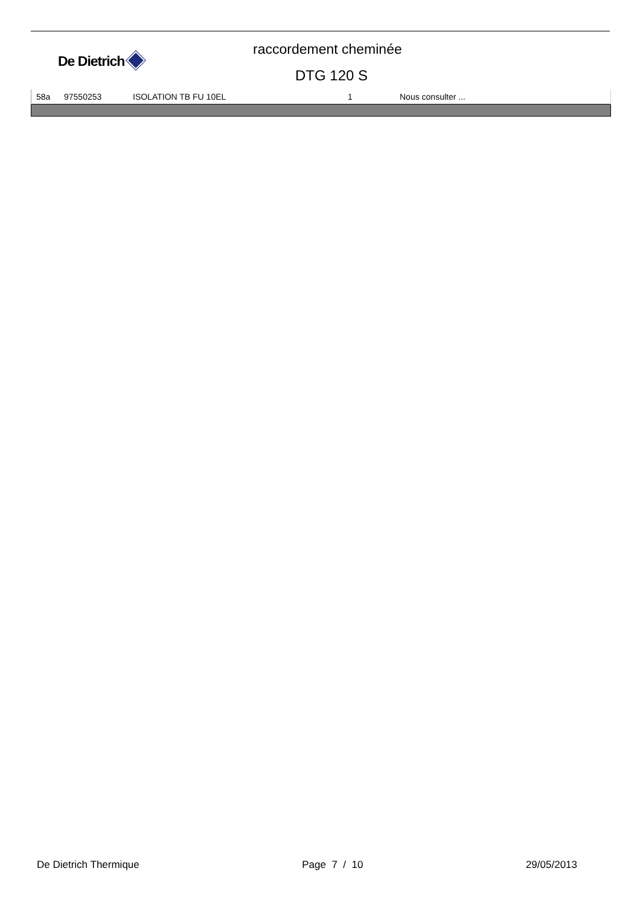De Dietrich
raccordement cheminée
DTG 120 S
| 58a | 97550253 | ISOLATION TB FU 10EL | 1 | Nous consulter ... |
De Dietrich Thermique Page 7 / 10 29/05/2013